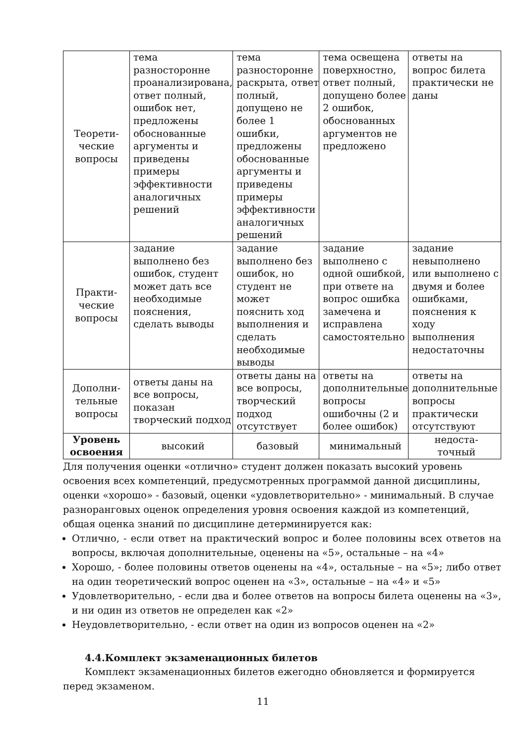| Теорети- ческие вопросы | тема разносторонне проанализирована, ответ полный, ошибок нет, предложены обоснованные аргументы и приведены примеры эффективности аналогичных решений | тема разносторонне раскрыта, ответ полный, допущено не более 1 ошибки, предложены обоснованные аргументы и приведены примеры эффективности аналогичных решений | тема освещена поверхностно, ответ полный, допущено более 2 ошибок, обоснованных аргументов не предложено | ответы на вопрос билета практически не даны |
| Практи- ческие вопросы | задание выполнено без ошибок, студент может дать все необходимые пояснения, сделать выводы | задание выполнено без ошибок, но студент не может пояснить ход выполнения и сделать необходимые выводы | задание выполнено с одной ошибкой, при ответе на вопрос ошибка замечена и исправлена самостоятельно | задание невыполнено или выполнено с двумя и более ошибками, пояснения к ходу выполнения недостаточны |
| Дополни- тельные вопросы | ответы даны на все вопросы, показан творческий подход | ответы даны на все вопросы, творческий подход отсутствует | ответы на дополнительные вопросы ошибочны (2 и более ошибок) | ответы на дополнительные вопросы практически отсутствуют |
| Уровень освоения | высокий | базовый | минимальный | недоста- точный |
Для получения оценки «отлично» студент должен показать высокий уровень освоения всех компетенций, предусмотренных программой данной дисциплины, оценки «хорошо» - базовый, оценки «удовлетворительно» - минимальный. В случае разноранговых оценок определения уровня освоения каждой из компетенций, общая оценка знаний по дисциплине детерминируется как:
Отлично, - если ответ на практический вопрос и более половины всех ответов на вопросы, включая дополнительные, оценены на «5», остальные – на «4»
Хорошо, - более половины ответов оценены на «4», остальные – на «5»; либо ответ на один теоретический вопрос оценен на «3», остальные – на «4» и «5»
Удовлетворительно, - если два и более ответов на вопросы билета оценены на «3», и ни один из ответов не определен как «2»
Неудовлетворительно, - если ответ на один из вопросов оценен на «2»
4.4.Комплект экзаменационных билетов
Комплект экзаменационных билетов ежегодно обновляется и формируется перед экзаменом.
11